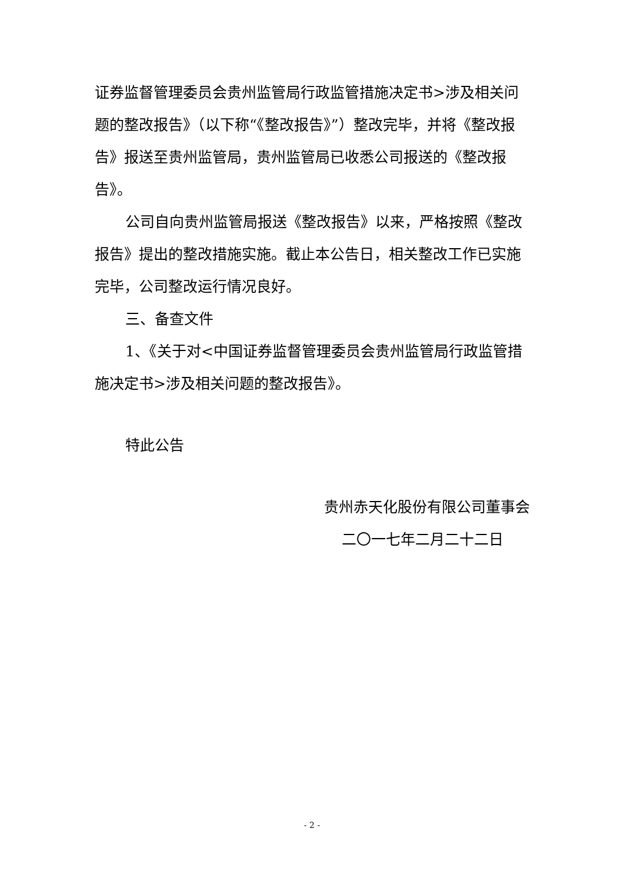证券监督管理委员会贵州监管局行政监管措施决定书>涉及相关问题的整改报告》（以下称“《整改报告》”）整改完毕，并将《整改报告》报送至贵州监管局，贵州监管局已收悉公司报送的《整改报告》。
公司自向贵州监管局报送《整改报告》以来，严格按照《整改报告》提出的整改措施实施。截止本公告日，相关整改工作已实施完毕，公司整改运行情况良好。
三、备查文件
1、《关于对<中国证券监督管理委员会贵州监管局行政监管措施决定书>涉及相关问题的整改报告》。
特此公告
贵州赤天化股份有限公司董事会
二〇一七年二月二十二日
- 2 -